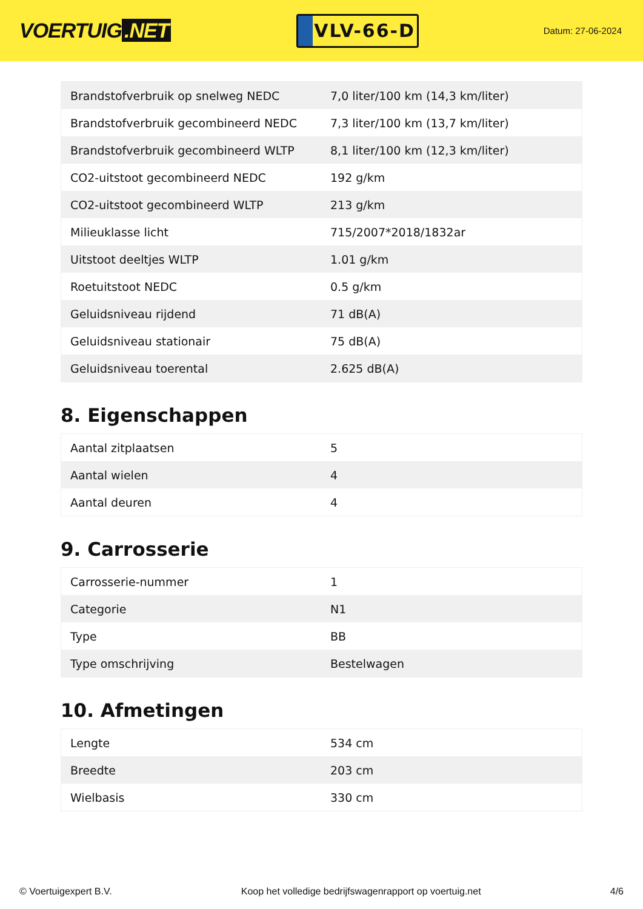VOERTUIG.NET
VLV-66-D
Datum: 27-06-2024
| Brandstofverbruik op snelweg NEDC | 7,0 liter/100 km (14,3 km/liter) |
| Brandstofverbruik gecombineerd NEDC | 7,3 liter/100 km (13,7 km/liter) |
| Brandstofverbruik gecombineerd WLTP | 8,1 liter/100 km (12,3 km/liter) |
| CO2-uitstoot gecombineerd NEDC | 192 g/km |
| CO2-uitstoot gecombineerd WLTP | 213 g/km |
| Milieuklasse licht | 715/2007*2018/1832ar |
| Uitstoot deeltjes WLTP | 1.01 g/km |
| Roetuitstoot NEDC | 0.5 g/km |
| Geluidsniveau rijdend | 71 dB(A) |
| Geluidsniveau stationair | 75 dB(A) |
| Geluidsniveau toerental | 2.625 dB(A) |
8. Eigenschappen
| Aantal zitplaatsen | 5 |
| Aantal wielen | 4 |
| Aantal deuren | 4 |
9. Carrosserie
| Carrosserie-nummer | 1 |
| Categorie | N1 |
| Type | BB |
| Type omschrijving | Bestelwagen |
10. Afmetingen
| Lengte | 534 cm |
| Breedte | 203 cm |
| Wielbasis | 330 cm |
© Voertuigexpert B.V. Koop het volledige bedrijfswagenrapport op voertuig.net 4/6